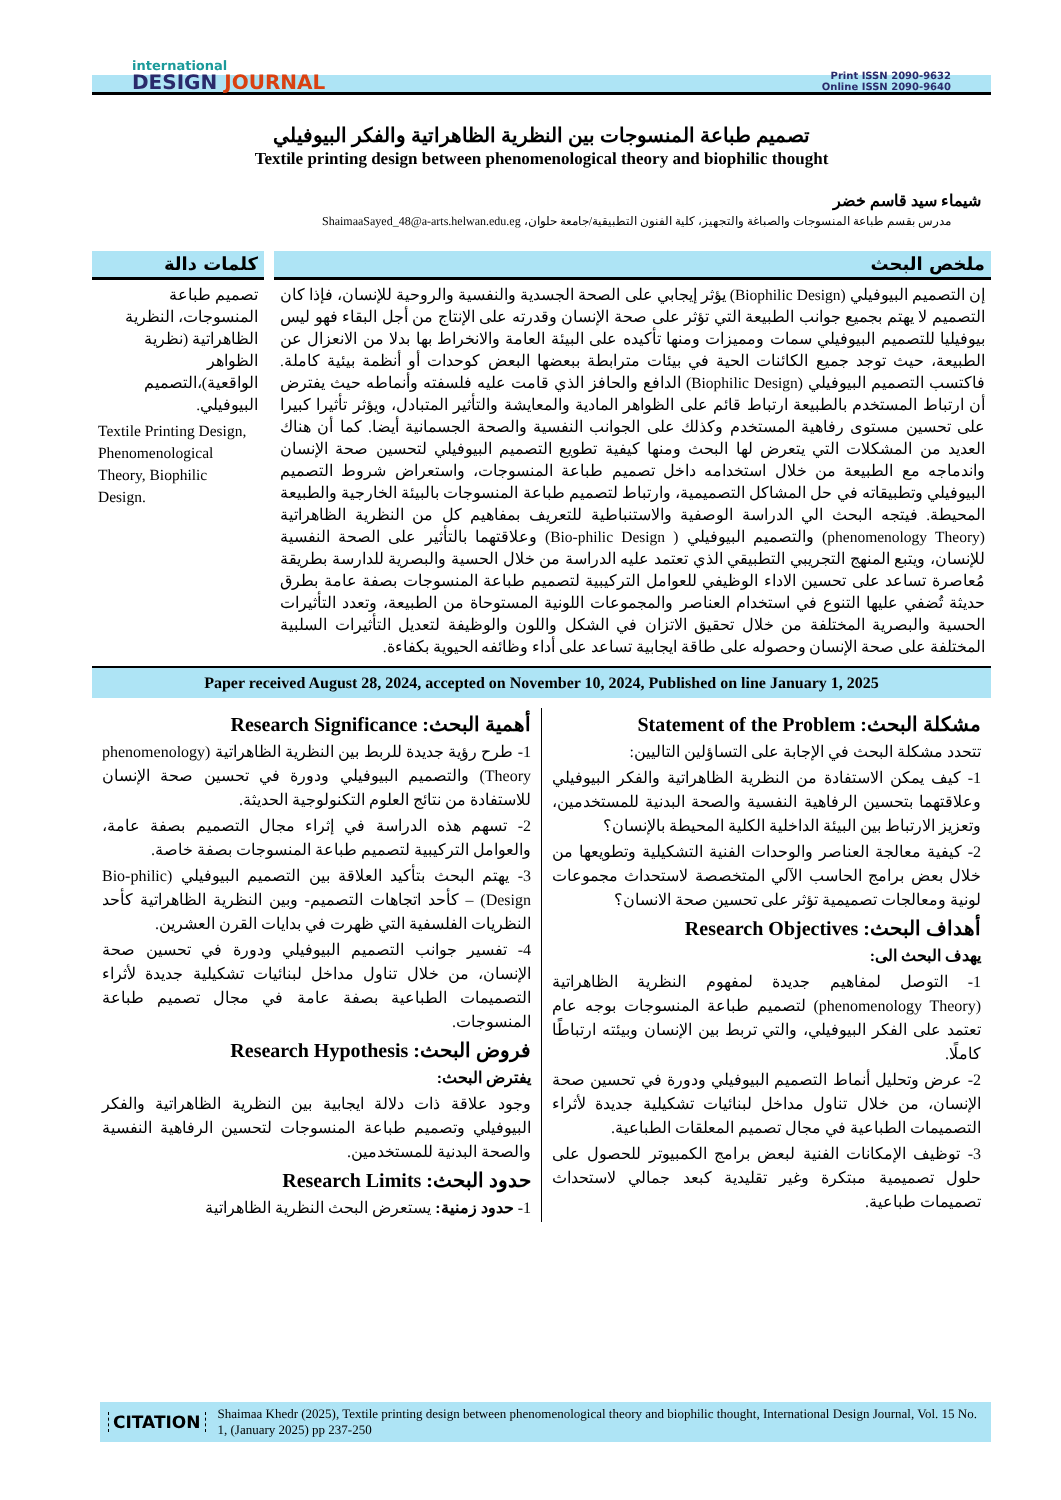international
DESIGN JOURNAL
Print ISSN 2090-9632
Online ISSN 2090-9640
تصميم طباعة المنسوجات بين النظرية الظاهراتية والفكر البيوفيلي
Textile printing design between phenomenological theory and biophilic thought
شيماء سيد قاسم خضر
مدرس بقسم طباعة المنسوجات والصباغة والتجهيز، كلية الفنون التطبيقية/جامعة حلوان، ShaimaaSayed_48@a-arts.helwan.edu.eg
ملخص البحث
إن التصميم البيوفيلي (Biophilic Design) يؤثر إيجابي على الصحة الجسدية والنفسية والروحية للإنسان، فإذا كان التصميم لا يهتم بجميع جوانب الطبيعة التي تؤثر على صحة الإنسان وقدرته على الإنتاج من أجل البقاء فهو ليس بيوفيليا للتصميم البيوفيلي سمات ومميزات ومنها تأكيده على البيئة العامة والانخراط بها بدلا من الانعزال عن الطبيعة، حيث توجد جميع الكائنات الحية في بيئات مترابطة ببعضها البعض كوحدات أو أنظمة بيئية كاملة. فاكتسب التصميم البيوفيلي (Biophilic Design) الدافع والحافز الذي قامت عليه فلسفته وأنماطه حيث يفترض أن ارتباط المستخدم بالطبيعة ارتباط قائم على الظواهر المادية والمعايشة والتأثير المتبادل، ويؤثر تأثيرا كبيرا على تحسين مستوى رفاهية المستخدم وكذلك على الجوانب النفسية والصحة الجسمانية أيضا. كما أن هناك العديد من المشكلات التي يتعرض لها البحث ومنها كيفية تطويع التصميم البيوفيلي لتحسين صحة الإنسان واندماجه مع الطبيعة من خلال استخدامه داخل تصميم طباعة المنسوجات، واستعراض شروط التصميم البيوفيلي وتطبيقاته في حل المشاكل التصميمية، وارتباط لتصميم طباعة المنسوجات بالبيئة الخارجية والطبيعة المحيطة. فيتجه البحث الي الدراسة الوصفية والاستنباطية للتعريف بمفاهيم كل من النظرية الظاهراتية (phenomenology Theory) والتصميم البيوفيلي ( Bio-philic Design) وعلاقتهما بالتأثير على الصحة النفسية للإنسان، ويتبع المنهج التجريبي التطبيقي الذي تعتمد عليه الدراسة من خلال الحسية والبصرية للدارسة بطريقة مُعاصرة تساعد على تحسين الاداء الوظيفي للعوامل التركيبية لتصميم طباعة المنسوجات بصفة عامة بطرق حديثة تُضفي عليها التنوع في استخدام العناصر والمجموعات اللونية المستوحاة من الطبيعة، وتعدد التأثيرات الحسية والبصرية المختلفة من خلال تحقيق الاتزان في الشكل واللون والوظيفة لتعديل التأثيرات السلبية المختلفة على صحة الإنسان وحصوله على طاقة ايجابية تساعد على أداء وظائفه الحيوية بكفاءة.
كلمات دالة
تصميم طباعة المنسوجات، النظرية الظاهراتية (نظرية الظواهر الواقعية)،التصميم البيوفيلي.
Textile Printing Design, Phenomenological Theory, Biophilic Design.
Paper received August 28, 2024, accepted on November 10, 2024, Published on line January 1, 2025
مشكلة البحث: Statement of the Problem
تتحدد مشكلة البحث في الإجابة على التساؤلين التاليين:
1- كيف يمكن الاستفادة من النظرية الظاهراتية والفكر البيوفيلي وعلاقتهما بتحسين الرفاهية النفسية والصحة البدنية للمستخدمين، وتعزيز الارتباط بين البيئة الداخلية الكلية المحيطة بالإنسان؟
2- كيفية معالجة العناصر والوحدات الفنية التشكيلية وتطويعها من خلال بعض برامج الحاسب الآلي المتخصصة لاستحداث مجموعات لونية ومعالجات تصميمية تؤثر على تحسين صحة الانسان؟
أهداف البحث: Research Objectives
يهدف البحث الى:
1- التوصل لمفاهيم جديدة لمفهوم النظرية الظاهراتية (phenomenology Theory) لتصميم طباعة المنسوجات بوجه عام تعتمد على الفكر البيوفيلي، والتي تربط بين الإنسان وبيئته ارتباطًا كاملًا.
2- عرض وتحليل أنماط التصميم البيوفيلي ودورة في تحسين صحة الإنسان، من خلال تناول مداخل لبنائيات تشكيلية جديدة لأثراء التصميمات الطباعية في مجال تصميم المعلقات الطباعية.
3- توظيف الإمكانات الفنية لبعض برامج الكمبيوتر للحصول على حلول تصميمية مبتكرة وغير تقليدية كبعد جمالي لاستحداث تصميمات طباعية.
أهمية البحث: Research Significance
1- طرح رؤية جديدة للربط بين النظرية الظاهراتية (phenomenology Theory) والتصميم البيوفيلي ودورة في تحسين صحة الإنسان للاستفادة من نتائج العلوم التكنولوجية الحديثة.
2- تسهم هذه الدراسة في إثراء مجال التصميم بصفة عامة، والعوامل التركيبية لتصميم طباعة المنسوجات بصفة خاصة.
3- يهتم البحث بتأكيد العلاقة بين التصميم البيوفيلي (Bio-philic Design) – كأحد اتجاهات التصميم- وبين النظرية الظاهراتية كأحد النظريات الفلسفية التي ظهرت في بدايات القرن العشرين.
4- تفسير جوانب التصميم البيوفيلي ودورة في تحسين صحة الإنسان، من خلال تناول مداخل لبنائيات تشكيلية جديدة لأثراء التصميمات الطباعية بصفة عامة في مجال تصميم طباعة المنسوجات.
فروض البحث: Research Hypothesis
يفترض البحث:
وجود علاقة ذات دلالة ايجابية بين النظرية الظاهراتية والفكر البيوفيلي وتصميم طباعة المنسوجات لتحسين الرفاهية النفسية والصحة البدنية للمستخدمين.
حدود البحث: Research Limits
1- حدود زمنية: يستعرض البحث النظرية الظاهراتية
CITATION Shaimaa Khedr (2025), Textile printing design between phenomenological theory and biophilic thought, International Design Journal, Vol. 15 No. 1, (January 2025) pp 237-250